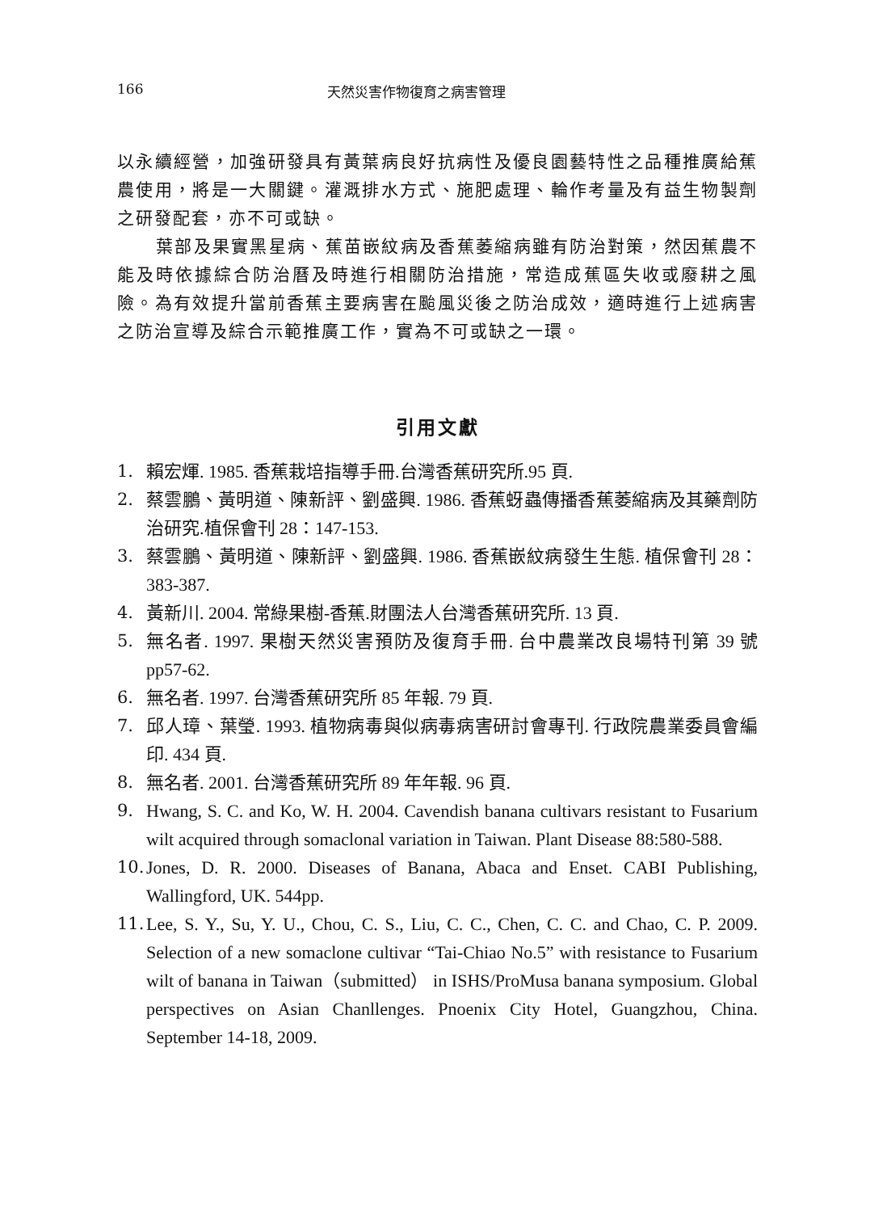166 天然災害作物復育之病害管理
以永續經營，加強研發具有黃葉病良好抗病性及優良園藝特性之品種推廣給蕉農使用，將是一大關鍵。灌溉排水方式、施肥處理、輪作考量及有益生物製劑之研發配套，亦不可或缺。
葉部及果實黑星病、蕉苗嵌紋病及香蕉萎縮病雖有防治對策，然因蕉農不能及時依據綜合防治曆及時進行相關防治措施，常造成蕉區失收或廢耕之風險。為有效提升當前香蕉主要病害在颱風災後之防治成效，適時進行上述病害之防治宣導及綜合示範推廣工作，實為不可或缺之一環。
引用文獻
1. 賴宏煇. 1985. 香蕉栽培指導手冊.台灣香蕉研究所.95 頁.
2. 蔡雲鵬、黃明道、陳新評、劉盛興. 1986. 香蕉蚜蟲傳播香蕉萎縮病及其藥劑防治研究.植保會刊 28：147-153.
3. 蔡雲鵬、黃明道、陳新評、劉盛興. 1986. 香蕉嵌紋病發生生態. 植保會刊 28：383-387.
4. 黃新川. 2004. 常綠果樹-香蕉.財團法人台灣香蕉研究所. 13 頁.
5. 無名者. 1997. 果樹天然災害預防及復育手冊. 台中農業改良場特刊第 39 號 pp57-62.
6. 無名者. 1997. 台灣香蕉研究所 85 年報. 79 頁.
7. 邱人璋、葉瑩. 1993. 植物病毒與似病毒病害研討會專刊. 行政院農業委員會編印. 434 頁.
8. 無名者. 2001. 台灣香蕉研究所 89 年年報. 96 頁.
9. Hwang, S. C. and Ko, W. H. 2004. Cavendish banana cultivars resistant to Fusarium wilt acquired through somaclonal variation in Taiwan. Plant Disease 88:580-588.
10. Jones, D. R. 2000. Diseases of Banana, Abaca and Enset. CABI Publishing, Wallingford, UK. 544pp.
11. Lee, S. Y., Su, Y. U., Chou, C. S., Liu, C. C., Chen, C. C. and Chao, C. P. 2009. Selection of a new somaclone cultivar “Tai-Chiao No.5” with resistance to Fusarium wilt of banana in Taiwan（submitted） in ISHS/ProMusa banana symposium. Global perspectives on Asian Chanllenges. Pnoenix City Hotel, Guangzhou, China. September 14-18, 2009.